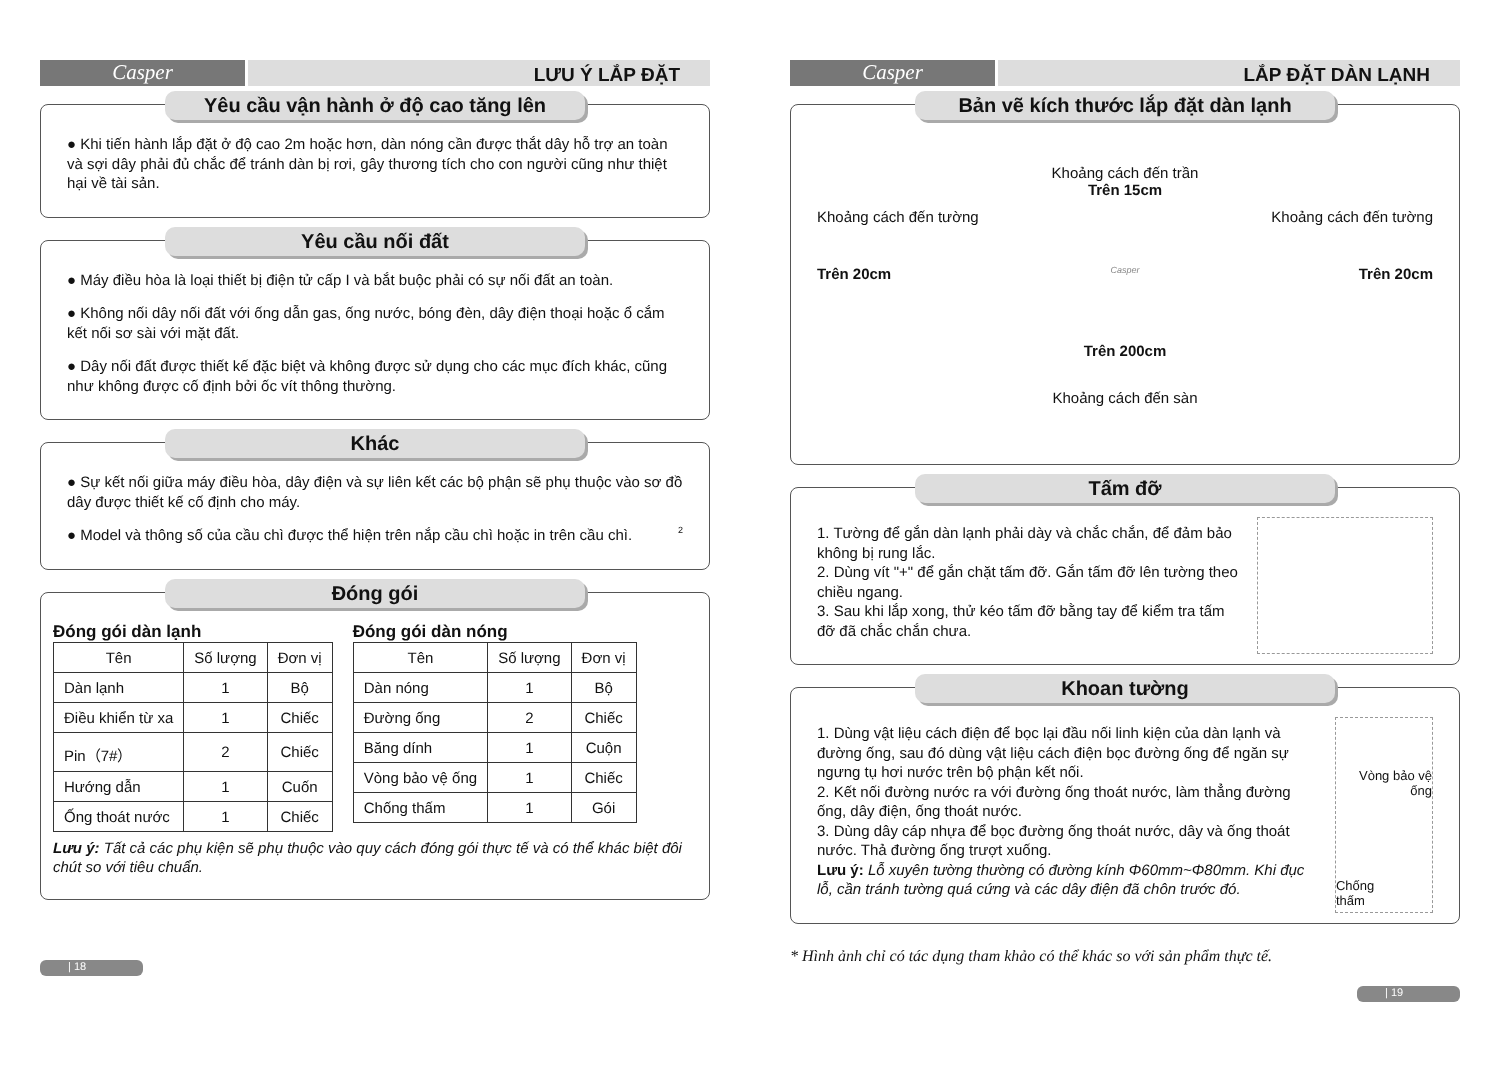Casper
LƯU Ý LẮP ĐẶT
Yêu cầu vận hành ở độ cao tăng lên
● Khi tiến hành lắp đặt ở độ cao 2m hoặc hơn, dàn nóng cần được thắt dây hỗ trợ an toàn và sợi dây phải đủ chắc để tránh dàn bị rơi, gây thương tích cho con người cũng như thiệt hại về tài sản.
Yêu cầu nối đất
● Máy điều hòa là loại thiết bị điện tử cấp I và bắt buộc phải có sự nối đất an toàn.
● Không nối dây nối đất với ống dẫn gas, ống nước, bóng đèn, dây điện thoại hoặc ổ cắm kết nối sơ sài với mặt đất.
● Dây nối đất được thiết kế đặc biệt và không được sử dụng cho các mục đích khác, cũng như không được cố định bởi ốc vít thông thường.
Khác
● Sự kết nối giữa máy điều hòa, dây điện và sự liên kết các bộ phận sẽ phụ thuộc vào sơ đồ dây được thiết kế cố định cho máy.
● Model và thông số của cầu chì được thể hiện trên nắp cầu chì hoặc in trên cầu chì. 2
Đóng gói
Đóng gói dàn lạnh
| Tên | Số lượng | Đơn vị |
| --- | --- | --- |
| Dàn lạnh | 1 | Bộ |
| Điều khiển từ xa | 1 | Chiếc |
| Pin（7#） | 2 | Chiếc |
| Hướng dẫn | 1 | Cuốn |
| Ống thoát nước | 1 | Chiếc |
Đóng gói dàn nóng
| Tên | Số lượng | Đơn vị |
| --- | --- | --- |
| Dàn nóng | 1 | Bộ |
| Đường ống | 2 | Chiếc |
| Băng dính | 1 | Cuộn |
| Vòng bảo vệ ống | 1 | Chiếc |
| Chống thấm | 1 | Gói |
Lưu ý: Tất cả các phụ kiện sẽ phụ thuộc vào quy cách đóng gói thực tế và có thể khác biệt đôi chút so với tiêu chuẩn.
| 18
Casper
LẮP ĐẶT DÀN LẠNH
Bản vẽ kích thước lắp đặt dàn lạnh
Khoảng cách đến trần
Trên 15cm
Khoảng cách đến tường Khoảng cách đến tường
Trên 20cm Casper Trên 20cm
Trên 200cm
Khoảng cách đến sàn
Tấm đỡ
1. Tường để gắn dàn lạnh phải dày và chắc chắn, để đảm bảo không bị rung lắc.
2. Dùng vít "+" để gắn chặt tấm đỡ. Gắn tấm đỡ lên tường theo chiều ngang.
3. Sau khi lắp xong, thử kéo tấm đỡ bằng tay để kiểm tra tấm đỡ đã chắc chắn chưa.
Khoan tường
1. Dùng vật liệu cách điện để bọc lại đầu nối linh kiện của dàn lạnh và đường ống, sau đó dùng vật liệu cách điện bọc đường ống để ngăn sự ngưng tụ hơi nước trên bộ phận kết nối.
2. Kết nối đường nước ra với đường ống thoát nước, làm thẳng đường ống, dây điện, ống thoát nước.
3. Dùng dây cáp nhựa để bọc đường ống thoát nước, dây và ống thoát nước. Thả đường ống trượt xuống.
Lưu ý: Lỗ xuyên tường thường có đường kính Φ60mm~Φ80mm. Khi đục lỗ, cần tránh tường quá cứng và các dây điện đã chôn trước đó.
Vòng bảo vệ ống
Chống
thấm
* Hình ảnh chỉ có tác dụng tham khảo có thể khác so với sản phẩm thực tế.
| 19